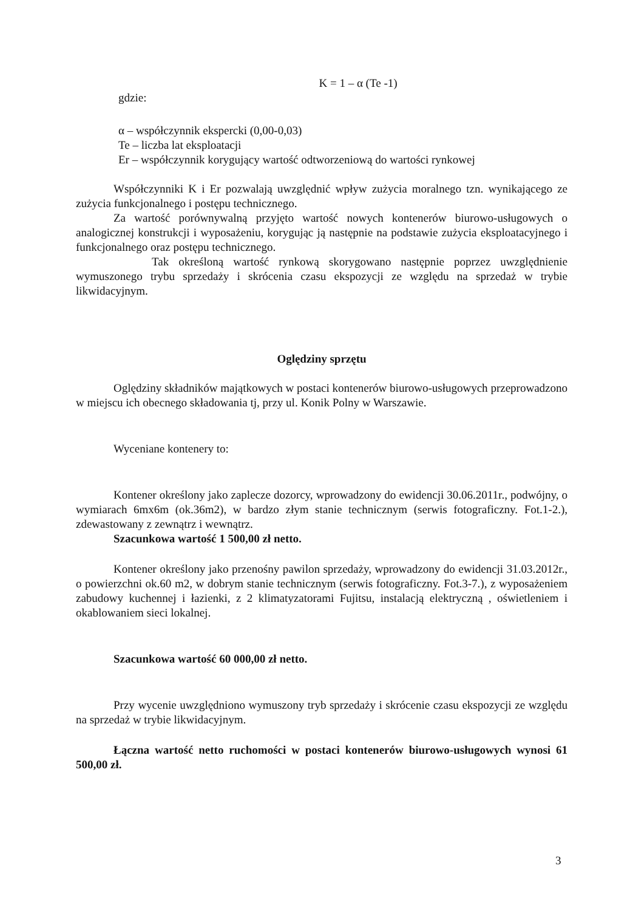K = 1 – α (Te -1)
gdzie:
α – współczynnik ekspercki (0,00-0,03)
Te – liczba lat eksploatacji
Er – współczynnik korygujący wartość odtworzeniową do wartości rynkowej
Współczynniki K i Er pozwalają uwzględnić wpływ zużycia moralnego tzn. wynikającego ze zużycia funkcjonalnego i postępu technicznego.
Za wartość porównywalną przyjęto wartość nowych kontenerów biurowo-usługowych o analogicznej konstrukcji i wyposażeniu, korygując ją następnie na podstawie zużycia eksploatacyjnego i funkcjonalnego oraz postępu technicznego.
Tak określoną wartość rynkową skorygowano następnie poprzez uwzględnienie wymuszonego trybu sprzedaży i skrócenia czasu ekspozycji ze względu na sprzedaż w trybie likwidacyjnym.
Oględziny sprzętu
Oględziny składników majątkowych w postaci kontenerów biurowo-usługowych przeprowadzono w miejscu ich obecnego składowania tj, przy ul. Konik Polny w Warszawie.
Wyceniane kontenery to:
Kontener określony jako zaplecze dozorcy, wprowadzony do ewidencji 30.06.2011r., podwójny, o wymiarach 6mx6m (ok.36m2), w bardzo złym stanie technicznym (serwis fotograficzny. Fot.1-2.), zdewastowany z zewnątrz i wewnątrz.
Szacunkowa wartość 1 500,00 zł netto.
Kontener określony jako przenośny pawilon sprzedaży, wprowadzony do ewidencji 31.03.2012r., o powierzchni ok.60 m2, w dobrym stanie technicznym (serwis fotograficzny. Fot.3-7.), z wyposażeniem zabudowy kuchennej i łazienki, z 2 klimatyzatorami Fujitsu, instalacją elektryczną , oświetleniem i okablowaniem sieci lokalnej.
Szacunkowa wartość 60 000,00 zł netto.
Przy wycenie uwzględniono wymuszony tryb sprzedaży i skrócenie czasu ekspozycji ze względu na sprzedaż w trybie likwidacyjnym.
Łączna wartość netto ruchomości w postaci kontenerów biurowo-usługowych wynosi 61 500,00 zł.
3